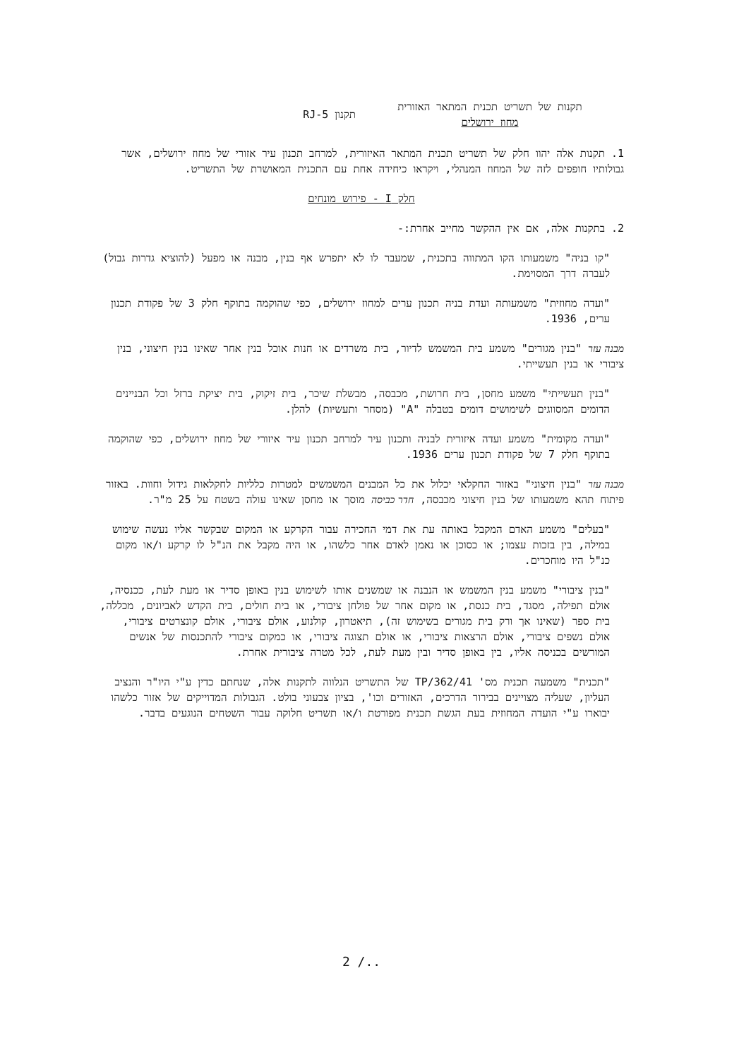תקנות של תשריט תכנית המתאר האזורית
מחוז ירושלים
תקנון RJ-5
1. תקנות אלה יהוו חלק של תשריט תכנית המתאר האיזורית, למרחב תכנון עיר אזורי של מחוז ירושלים, אשר גבולותיו חופפים לזה של המחוז המנהלי, ויקראו כיחידה אחת עם התכנית המאושרת של התשריט.
חלק I - פירוש מונחים
2. בתקנות אלה, אם אין ההקשר מחייב אחרת:-
"קו בניה" משמעותו הקו המתווה בתכנית, שמעבר לו לא יתפרש אף בנין, מבנה או מפעל (להוציא גדרות גבול) לעברה דרך המסוימת.
"ועדה מחוזית" משמעותה ועדת בניה תכנון ערים למחוז ירושלים, כפי שהוקמה בתוקף חלק 3 של פקודת תכנון ערים, 1936.
מבנה עזר "בנין מגורים" משמע בית המשמש לדיור, בית משרדים או חנות אוכל בנין אחר שאינו בנין חיצוני, בנין ציבורי או בנין תעשייתי.
"בנין תעשייתי" משמע מחסן, בית חרושת, מכבסה, מבשלת שיכר, בית זיקוק, בית יציקת ברזל וכל הבניינים הדומים המסווגים לשימושים דומים בטבלה "A" (מסחר ותעשיות) להלן.
"ועדה מקומית" משמע ועדה איזורית לבניה ותכנון עיר למרחב תכנון עיר איזורי של מחוז ירושלים, כפי שהוקמה בתוקף חלק 7 של פקודת תכנון ערים 1936.
מבנה עזר "בנין חיצוני" באזור החקלאי יכלול את כל המבנים המשמשים למטרות כלליות לחקלאות גידול וחוות. באזור פיתוח תהא משמעותו של בנין חיצוני מכבסה, חדר כביסה מוסך או מחסן שאינו עולה בשטח על 25 מ"ר.
"בעלים" משמע האדם המקבל באותה עת את דמי החכירה עבור הקרקע או המקום שבקשר אליו נעשה שימוש במילה, בין בזכות עצמו; או כסוכן או נאמן לאדם אחר כלשהו, או היה מקבל את הנ"ל לו קרקע ו/או מקום כנ"ל היו מוחכרים.
"בנין ציבורי" משמע בנין המשמש או הנבנה או שמשנים אותו לשימוש בנין באופן סדיר או מעת לעת, ככנסיה, אולם תפילה, מסגד, בית כנסת, או מקום אחר של פולחן ציבורי, או בית חולים, בית הקדש לאביונים, מכללה, בית ספר (שאינו אך ורק בית מגורים בשימוש זה), תיאטרון, קולנוע, אולם ציבורי, אולם קונצרטים ציבורי, אולם נשפים ציבורי, אולם הרצאות ציבורי, או אולם תצוגה ציבורי, או כמקום ציבורי להתכנסות של אנשים המורשים בכניסה אליו, בין באופן סדיר ובין מעת לעת, לכל מטרה ציבורית אחרת.
"תכנית" משמעה תכנית מס' TP/362/41 של התשריט הנלווה לתקנות אלה, שנחתם כדין ע"י היו"ר והנציב העליון, שעליה מצויינים בבירור הדרכים, האזורים וכו', בציון צבעוני בולט. הגבולות המדוייקים של אזור כלשהו יבוארו ע"י הועדה המחוזית בעת הגשת תכנית מפורטת ו/או תשריט חלוקה עבור השטחים הנוגעים בדבר.
2 /..